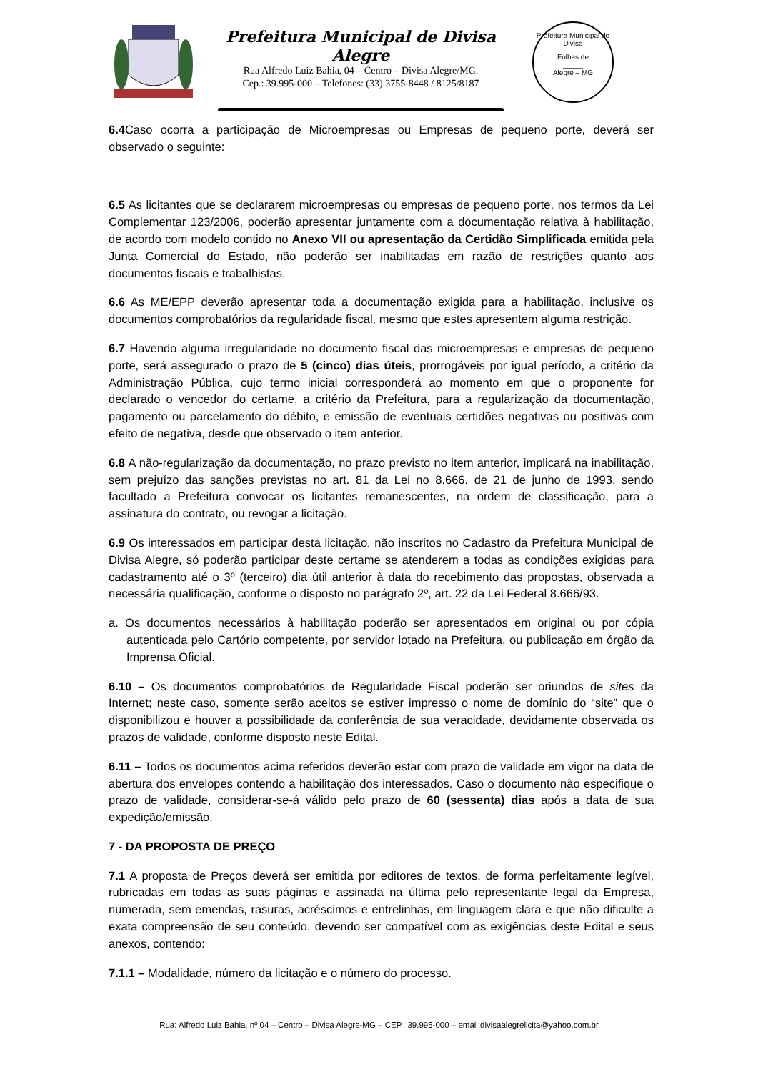Prefeitura Municipal de Divisa Alegre
Rua Alfredo Luiz Bahia, 04 – Centro – Divisa Alegre/MG.
Cep.: 39.995-000 – Telefones: (33) 3755-8448 / 8125/8187
Prefeitura Municipal de Divisa
Folhas de
_____
Alegre – MG
6.4 Caso ocorra a participação de Microempresas ou Empresas de pequeno porte, deverá ser observado o seguinte:
6.5 As licitantes que se declararem microempresas ou empresas de pequeno porte, nos termos da Lei Complementar 123/2006, poderão apresentar juntamente com a documentação relativa à habilitação, de acordo com modelo contido no Anexo VII ou apresentação da Certidão Simplificada emitida pela Junta Comercial do Estado, não poderão ser inabilitadas em razão de restrições quanto aos documentos fiscais e trabalhistas.
6.6 As ME/EPP deverão apresentar toda a documentação exigida para a habilitação, inclusive os documentos comprobatórios da regularidade fiscal, mesmo que estes apresentem alguma restrição.
6.7 Havendo alguma irregularidade no documento fiscal das microempresas e empresas de pequeno porte, será assegurado o prazo de 5 (cinco) dias úteis, prorrogáveis por igual período, a critério da Administração Pública, cujo termo inicial corresponderá ao momento em que o proponente for declarado o vencedor do certame, a critério da Prefeitura, para a regularização da documentação, pagamento ou parcelamento do débito, e emissão de eventuais certidões negativas ou positivas com efeito de negativa, desde que observado o item anterior.
6.8 A não-regularização da documentação, no prazo previsto no item anterior, implicará na inabilitação, sem prejuízo das sanções previstas no art. 81 da Lei no 8.666, de 21 de junho de 1993, sendo facultado a Prefeitura convocar os licitantes remanescentes, na ordem de classificação, para a assinatura do contrato, ou revogar a licitação.
6.9 Os interessados em participar desta licitação, não inscritos no Cadastro da Prefeitura Municipal de Divisa Alegre, só poderão participar deste certame se atenderem a todas as condições exigidas para cadastramento até o 3º (terceiro) dia útil anterior à data do recebimento das propostas, observada a necessária qualificação, conforme o disposto no parágrafo 2º, art. 22 da Lei Federal 8.666/93.
a. Os documentos necessários à habilitação poderão ser apresentados em original ou por cópia autenticada pelo Cartório competente, por servidor lotado na Prefeitura, ou publicação em órgão da Imprensa Oficial.
6.10 – Os documentos comprobatórios de Regularidade Fiscal poderão ser oriundos de sites da Internet; neste caso, somente serão aceitos se estiver impresso o nome de domínio do “site” que o disponibilizou e houver a possibilidade da conferência de sua veracidade, devidamente observada os prazos de validade, conforme disposto neste Edital.
6.11 – Todos os documentos acima referidos deverão estar com prazo de validade em vigor na data de abertura dos envelopes contendo a habilitação dos interessados. Caso o documento não especifique o prazo de validade, considerar-se-á válido pelo prazo de 60 (sessenta) dias após a data de sua expedição/emissão.
7 - DA PROPOSTA DE PREÇO
7.1 A proposta de Preços deverá ser emitida por editores de textos, de forma perfeitamente legível, rubricadas em todas as suas páginas e assinada na última pelo representante legal da Empresa, numerada, sem emendas, rasuras, acréscimos e entrelinhas, em linguagem clara e que não dificulte a exata compreensão de seu conteúdo, devendo ser compatível com as exigências deste Edital e seus anexos, contendo:
7.1.1 – Modalidade, número da licitação e o número do processo.
Rua: Alfredo Luiz Bahia, nº 04 – Centro – Divisa Alegre-MG – CEP.: 39.995-000 – email:divisaalegrelicita@yahoo.com.br